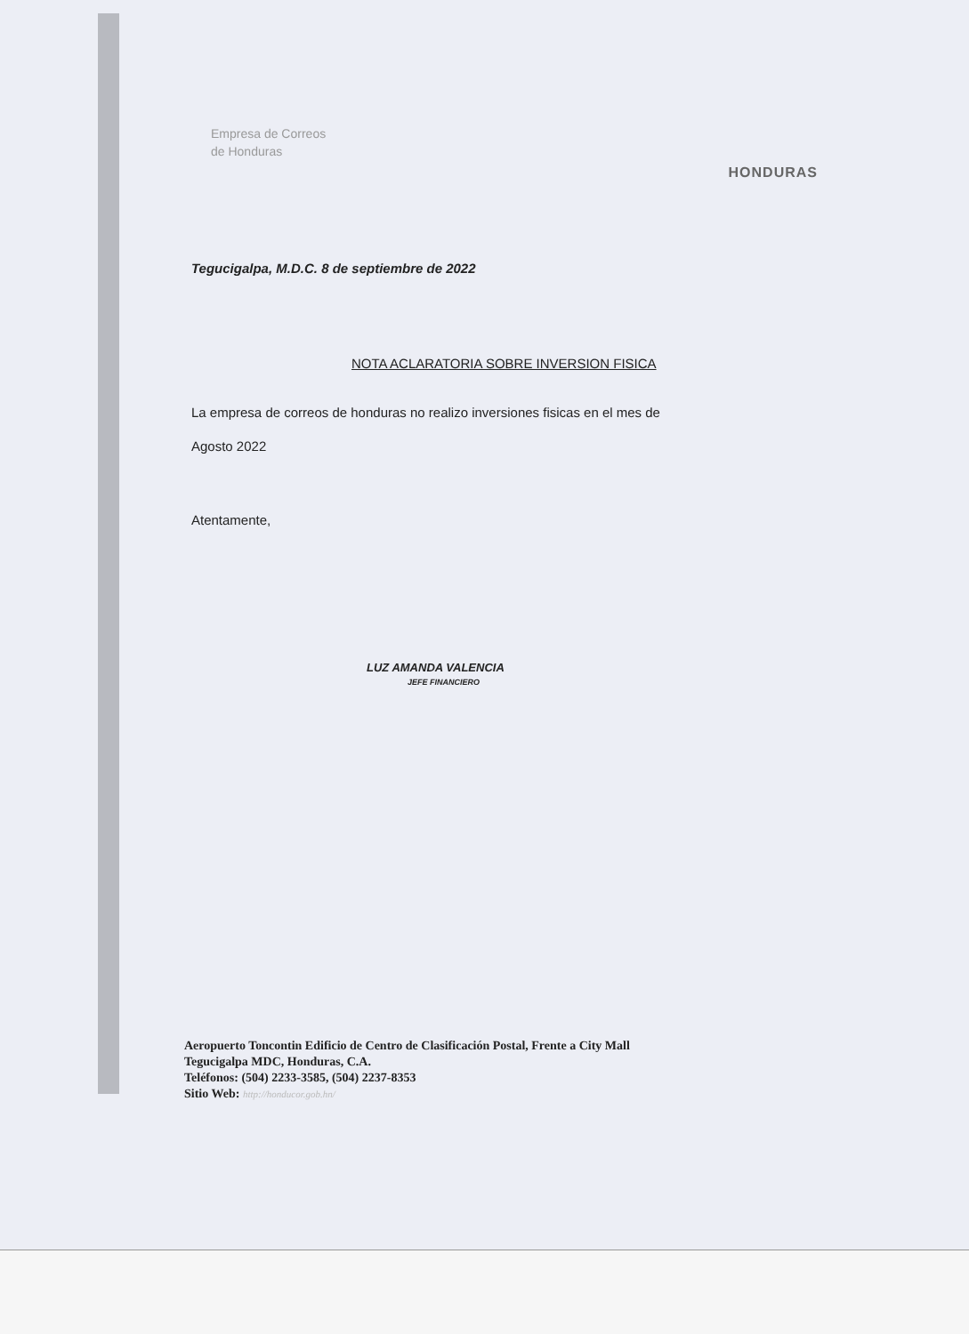Empresa de Correos
de Honduras
HONDURAS
Tegucigalpa, M.D.C. 8 de septiembre de 2022
NOTA ACLARATORIA SOBRE INVERSION FISICA
La empresa de correos de honduras no realizo inversiones fisicas en el mes de Agosto 2022
Atentamente,
LUZ AMANDA VALENCIA
JEFE FINANCIERO
Aeropuerto Toncontin Edificio de Centro de Clasificación Postal, Frente a City Mall
Tegucigalpa MDC, Honduras, C.A.
Teléfonos: (504) 2233-3585, (504) 2237-8353
Sitio Web: http://honducor.gob.hn/